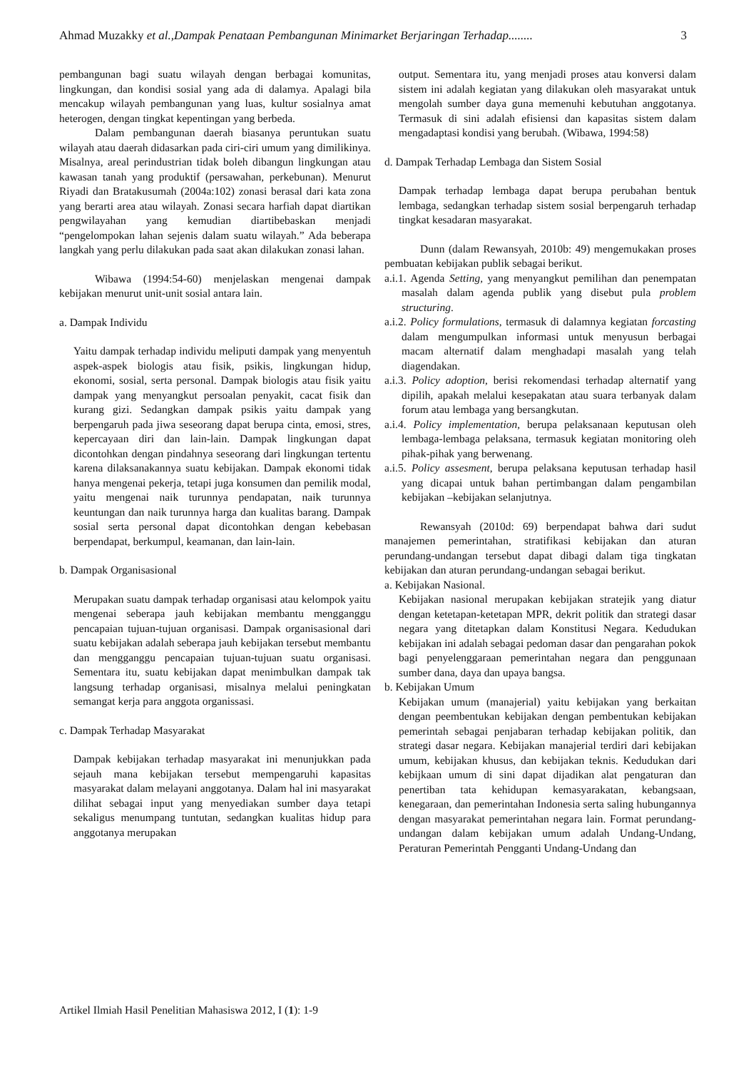Ahmad Muzakky et al.,Dampak Penataan Pembangunan Minimarket Berjaringan Terhadap........ 3
pembangunan bagi suatu wilayah dengan berbagai komunitas, lingkungan, dan kondisi sosial yang ada di dalamya. Apalagi bila mencakup wilayah pembangunan yang luas, kultur sosialnya amat heterogen, dengan tingkat kepentingan yang berbeda.
Dalam pembangunan daerah biasanya peruntukan suatu wilayah atau daerah didasarkan pada ciri-ciri umum yang dimilikinya. Misalnya, areal perindustrian tidak boleh dibangun lingkungan atau kawasan tanah yang produktif (persawahan, perkebunan). Menurut Riyadi dan Bratakusumah (2004a:102) zonasi berasal dari kata zona yang berarti area atau wilayah. Zonasi secara harfiah dapat diartikan pengwilayahan yang kemudian diartibebaskan menjadi “pengelompokan lahan sejenis dalam suatu wilayah.” Ada beberapa langkah yang perlu dilakukan pada saat akan dilakukan zonasi lahan.
Wibawa (1994:54-60) menjelaskan mengenai dampak kebijakan menurut unit-unit sosial antara lain.
a. Dampak Individu
Yaitu dampak terhadap individu meliputi dampak yang menyentuh aspek-aspek biologis atau fisik, psikis, lingkungan hidup, ekonomi, sosial, serta personal. Dampak biologis atau fisik yaitu dampak yang menyangkut persoalan penyakit, cacat fisik dan kurang gizi. Sedangkan dampak psikis yaitu dampak yang berpengaruh pada jiwa seseorang dapat berupa cinta, emosi, stres, kepercayaan diri dan lain-lain. Dampak lingkungan dapat dicontohkan dengan pindahnya seseorang dari lingkungan tertentu karena dilaksanakannya suatu kebijakan. Dampak ekonomi tidak hanya mengenai pekerja, tetapi juga konsumen dan pemilik modal, yaitu mengenai naik turunnya pendapatan, naik turunnya keuntungan dan naik turunnya harga dan kualitas barang. Dampak sosial serta personal dapat dicontohkan dengan kebebasan berpendapat, berkumpul, keamanan, dan lain-lain.
b. Dampak Organisasional
Merupakan suatu dampak terhadap organisasi atau kelompok yaitu mengenai seberapa jauh kebijakan membantu mengganggu pencapaian tujuan-tujuan organisasi. Dampak organisasional dari suatu kebijakan adalah seberapa jauh kebijakan tersebut membantu dan mengganggu pencapaian tujuan-tujuan suatu organisasi. Sementara itu, suatu kebijakan dapat menimbulkan dampak tak langsung terhadap organisasi, misalnya melalui peningkatan semangat kerja para anggota organissasi.
c. Dampak Terhadap Masyarakat
Dampak kebijakan terhadap masyarakat ini menunjukkan pada sejauh mana kebijakan tersebut mempengaruhi kapasitas masyarakat dalam melayani anggotanya. Dalam hal ini masyarakat dilihat sebagai input yang menyediakan sumber daya tetapi sekaligus menumpang tuntutan, sedangkan kualitas hidup para anggotanya merupakan
output. Sementara itu, yang menjadi proses atau konversi dalam sistem ini adalah kegiatan yang dilakukan oleh masyarakat untuk mengolah sumber daya guna memenuhi kebutuhan anggotanya. Termasuk di sini adalah efisiensi dan kapasitas sistem dalam mengadaptasi kondisi yang berubah. (Wibawa, 1994:58)
d. Dampak Terhadap Lembaga dan Sistem Sosial
Dampak terhadap lembaga dapat berupa perubahan bentuk lembaga, sedangkan terhadap sistem sosial berpengaruh terhadap tingkat kesadaran masyarakat.
Dunn (dalam Rewansyah, 2010b: 49) mengemukakan proses pembuatan kebijakan publik sebagai berikut.
a.i.1. Agenda Setting, yang menyangkut pemilihan dan penempatan masalah dalam agenda publik yang disebut pula problem structuring.
a.i.2. Policy formulations, termasuk di dalamnya kegiatan forcasting dalam mengumpulkan informasi untuk menyusun berbagai macam alternatif dalam menghadapi masalah yang telah diagendakan.
a.i.3. Policy adoption, berisi rekomendasi terhadap alternatif yang dipilih, apakah melalui kesepakatan atau suara terbanyak dalam forum atau lembaga yang bersangkutan.
a.i.4. Policy implementation, berupa pelaksanaan keputusan oleh lembaga-lembaga pelaksana, termasuk kegiatan monitoring oleh pihak-pihak yang berwenang.
a.i.5. Policy assesment, berupa pelaksana keputusan terhadap hasil yang dicapai untuk bahan pertimbangan dalam pengambilan kebijakan –kebijakan selanjutnya.
Rewansyah (2010d: 69) berpendapat bahwa dari sudut manajemen pemerintahan, stratifikasi kebijakan dan aturan perundang-undangan tersebut dapat dibagi dalam tiga tingkatan kebijakan dan aturan perundang-undangan sebagai berikut.
a. Kebijakan Nasional.
Kebijakan nasional merupakan kebijakan stratejik yang diatur dengan ketetapan-ketetapan MPR, dekrit politik dan strategi dasar negara yang ditetapkan dalam Konstitusi Negara. Kedudukan kebijakan ini adalah sebagai pedoman dasar dan pengarahan pokok bagi penyelenggaraan pemerintahan negara dan penggunaan sumber dana, daya dan upaya bangsa.
b. Kebijakan Umum
Kebijakan umum (manajerial) yaitu kebijakan yang berkaitan dengan peembentukan kebijakan dengan pembentukan kebijakan pemerintah sebagai penjabaran terhadap kebijakan politik, dan strategi dasar negara. Kebijakan manajerial terdiri dari kebijakan umum, kebijakan khusus, dan kebijakan teknis. Kedudukan dari kebijkaan umum di sini dapat dijadikan alat pengaturan dan penertiban tata kehidupan kemasyarakatan, kebangsaan, kenegaraan, dan pemerintahan Indonesia serta saling hubungannya dengan masyarakat pemerintahan negara lain. Format perundang-undangan dalam kebijakan umum adalah Undang-Undang, Peraturan Pemerintah Pengganti Undang-Undang dan
Artikel Ilmiah Hasil Penelitian Mahasiswa 2012, I (1): 1-9